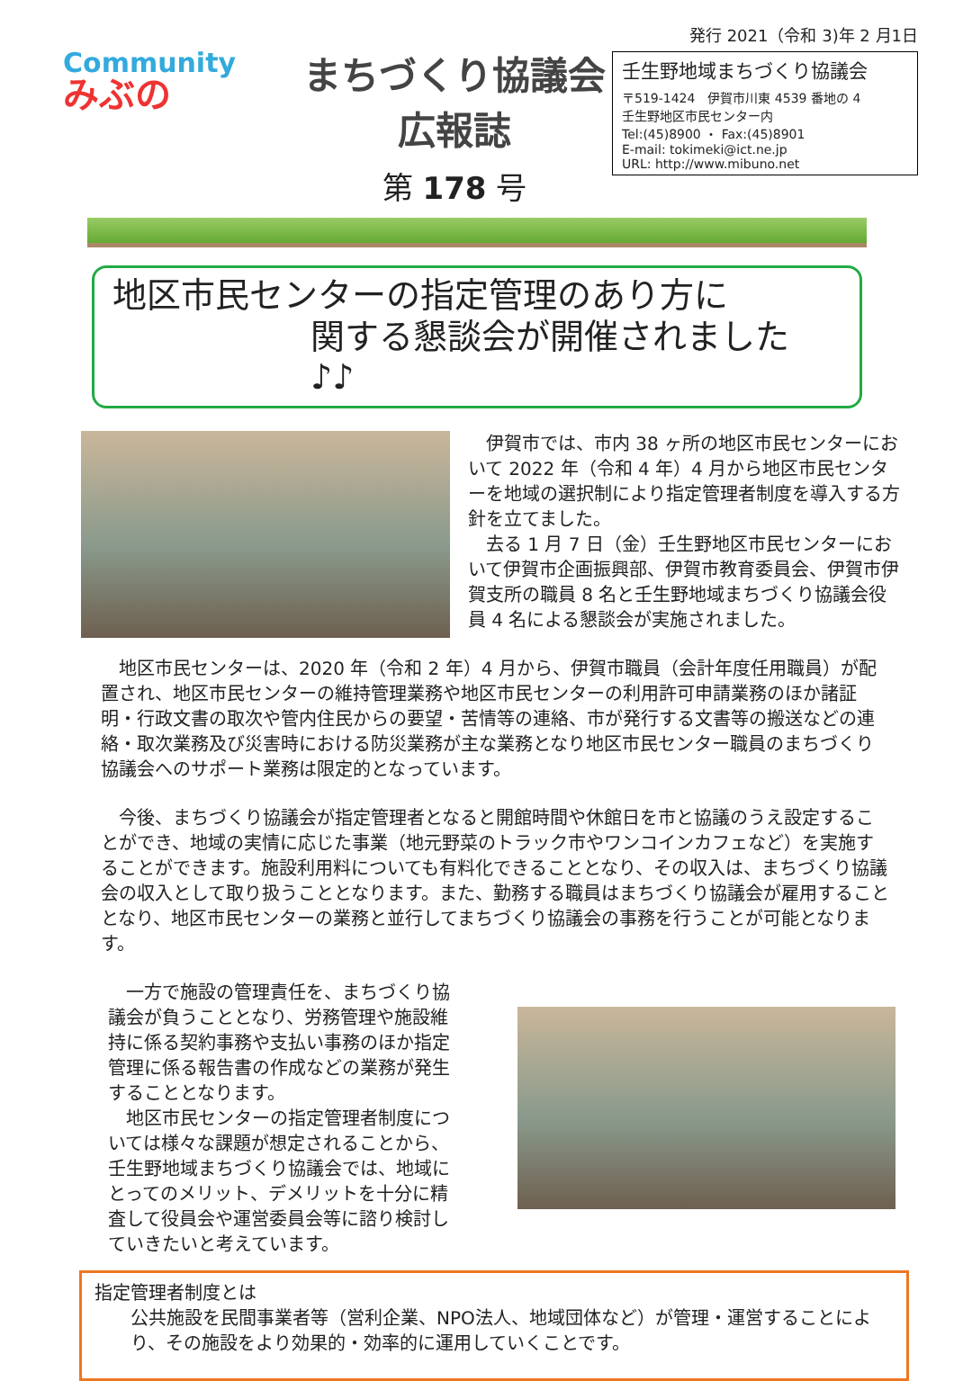Community
みぶの
まちづくり協議会広報誌
第 178 号
発行 2021（令和 3)年 2 月1日
壬生野地域まちづくり協議会
〒519-1424　伊賀市川東 4539 番地の 4
壬生野地区市民センター内
Tel:(45)8900 ・ Fax:(45)8901
E-mail: tokimeki@ict.ne.jp
URL: http://www.mibuno.net
地区市民センターの指定管理のあり方に
関する懇談会が開催されました　♪♪
伊賀市では、市内 38 ヶ所の地区市民センターにおいて 2022 年（令和 4 年）4 月から地区市民センターを地域の選択制により指定管理者制度を導入する方針を立てました。
去る 1 月 7 日（金）壬生野地区市民センターにおいて伊賀市企画振興部、伊賀市教育委員会、伊賀市伊賀支所の職員 8 名と壬生野地域まちづくり協議会役員 4 名による懇談会が実施されました。
地区市民センターは、2020 年（令和 2 年）4 月から、伊賀市職員（会計年度任用職員）が配置され、地区市民センターの維持管理業務や地区市民センターの利用許可申請業務のほか諸証明・行政文書の取次や管内住民からの要望・苦情等の連絡、市が発行する文書等の搬送などの連絡・取次業務及び災害時における防災業務が主な業務となり地区市民センター職員のまちづくり協議会へのサポート業務は限定的となっています。
今後、まちづくり協議会が指定管理者となると開館時間や休館日を市と協議のうえ設定することができ、地域の実情に応じた事業（地元野菜のトラック市やワンコインカフェなど）を実施することができます。施設利用料についても有料化できることとなり、その収入は、まちづくり協議会の収入として取り扱うこととなります。また、勤務する職員はまちづくり協議会が雇用することとなり、地区市民センターの業務と並行してまちづくり協議会の事務を行うことが可能となります。
一方で施設の管理責任を、まちづくり協議会が負うこととなり、労務管理や施設維持に係る契約事務や支払い事務のほか指定管理に係る報告書の作成などの業務が発生することとなります。
地区市民センターの指定管理者制度については様々な課題が想定されることから、壬生野地域まちづくり協議会では、地域にとってのメリット、デメリットを十分に精査して役員会や運営委員会等に諮り検討していきたいと考えています。
指定管理者制度とは
公共施設を民間事業者等（営利企業、NPO法人、地域団体など）が管理・運営することにより、その施設をより効果的・効率的に運用していくことです。